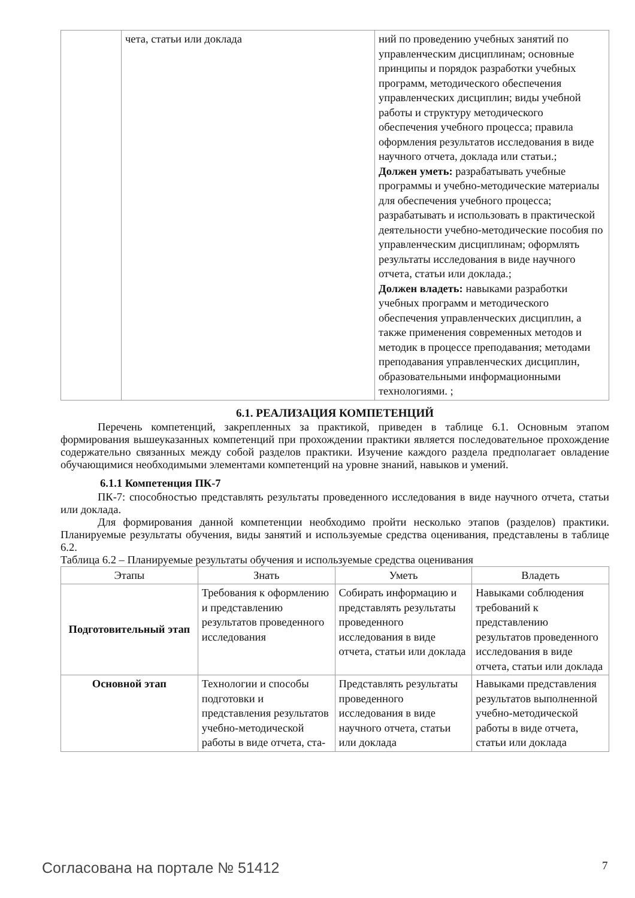| | чета, статьи или доклада | ний по проведению учебных занятий по управленческим дисциплинам; основные принципы и порядок разработки учебных программ, методического обеспечения управленческих дисциплин; виды учебной работы и структуру методического обеспечения учебного процесса; правила оформления результатов исследования в виде научного отчета, доклада или статьи.; Должен уметь: разрабатывать учебные программы и учебно-методические материалы для обеспечения учебного процесса; разрабатывать и использовать в практической деятельности учебно-методические пособия по управленческим дисциплинам; оформлять результаты исследования в виде научного отчета, статьи или доклада.; Должен владеть: навыками разработки учебных программ и методического обеспечения управленческих дисциплин, а также применения современных методов и методик в процессе преподавания; методами преподавания управленческих дисциплин, образовательными информационными технологиями. ; |
6.1. РЕАЛИЗАЦИЯ КОМПЕТЕНЦИЙ
Перечень компетенций, закрепленных за практикой, приведен в таблице 6.1. Основным этапом формирования вышеуказанных компетенций при прохождении практики является последовательное прохождение содержательно связанных между собой разделов практики. Изучение каждого раздела предполагает овладение обучающимися необходимыми элементами компетенций на уровне знаний, навыков и умений.
6.1.1 Компетенция ПК-7
ПК-7: способностью представлять результаты проведенного исследования в виде научного отчета, статьи или доклада.
Для формирования данной компетенции необходимо пройти несколько этапов (разделов) практики. Планируемые результаты обучения, виды занятий и используемые средства оценивания, представлены в таблице 6.2.
Таблица 6.2 – Планируемые результаты обучения и используемые средства оценивания
| Этапы | Знать | Уметь | Владеть |
| --- | --- | --- | --- |
| Подготовительный этап | Требования к оформлению и представлению результатов проведенного исследования | Собирать информацию и представлять результаты проведенного исследования в виде отчета, статьи или доклада | Навыками соблюдения требований к представлению результатов проведенного исследования в виде отчета, статьи или доклада |
| Основной этап | Технологии и способы подготовки и представления результатов учебно-методической работы в виде отчета, ста- | Представлять результаты проведенного исследования в виде научного отчета, статьи или доклада | Навыками представления результатов выполненной учебно-методической работы в виде отчета, статьи или доклада |
Согласована на портале № 51412 7